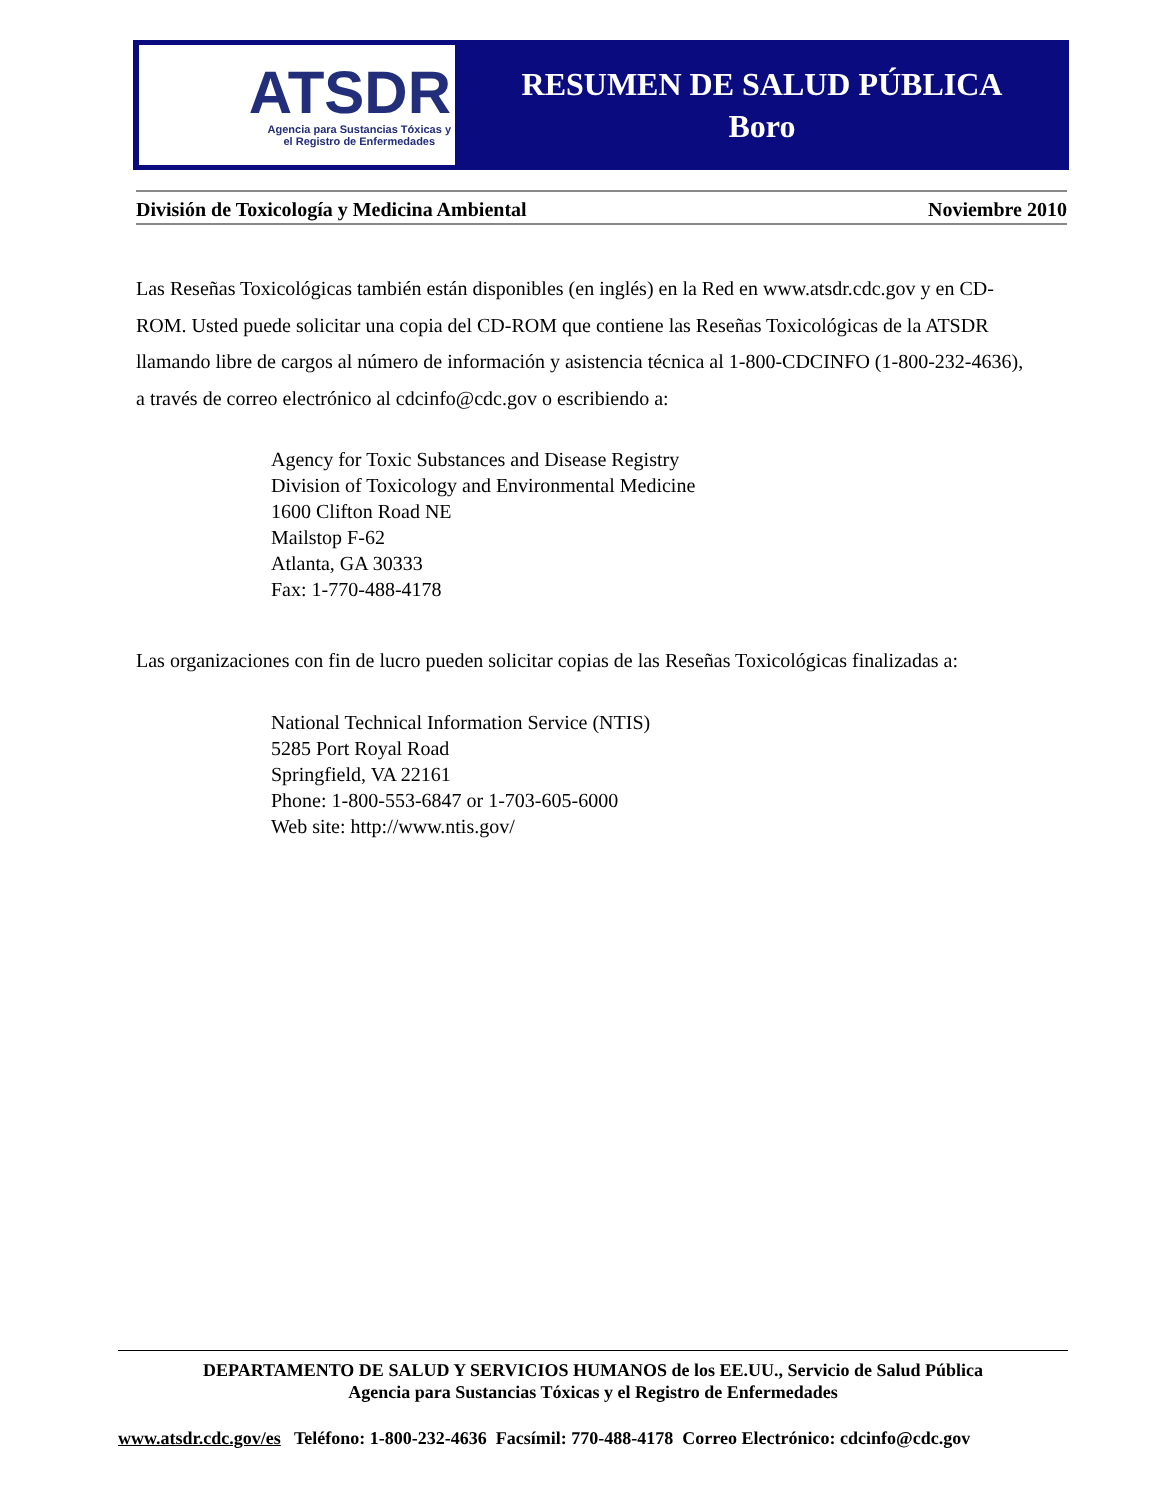ATSDR
Agencia para Sustancias Tóxicas y
el Registro de Enfermedades
RESUMEN DE SALUD PÚBLICA
Boro
División de Toxicología y Medicina Ambiental Noviembre 2010
Las Reseñas Toxicológicas también están disponibles (en inglés) en la Red en www.atsdr.cdc.gov y en CD-ROM. Usted puede solicitar una copia del CD-ROM que contiene las Reseñas Toxicológicas de la ATSDR llamando libre de cargos al número de información y asistencia técnica al 1-800-CDCINFO (1-800-232-4636), a través de correo electrónico al cdcinfo@cdc.gov o escribiendo a:
Agency for Toxic Substances and Disease Registry
Division of Toxicology and Environmental Medicine
1600 Clifton Road NE
Mailstop F-62
Atlanta, GA 30333
Fax: 1-770-488-4178
Las organizaciones con fin de lucro pueden solicitar copias de las Reseñas Toxicológicas finalizadas a:
National Technical Information Service (NTIS)
5285 Port Royal Road
Springfield, VA 22161
Phone: 1-800-553-6847 or 1-703-605-6000
Web site: http://www.ntis.gov/
DEPARTAMENTO DE SALUD Y SERVICIOS HUMANOS de los EE.UU., Servicio de Salud Pública
Agencia para Sustancias Tóxicas y el Registro de Enfermedades
www.atsdr.cdc.gov/es Teléfono: 1-800-232-4636 Facsímil: 770-488-4178 Correo Electrónico: cdcinfo@cdc.gov